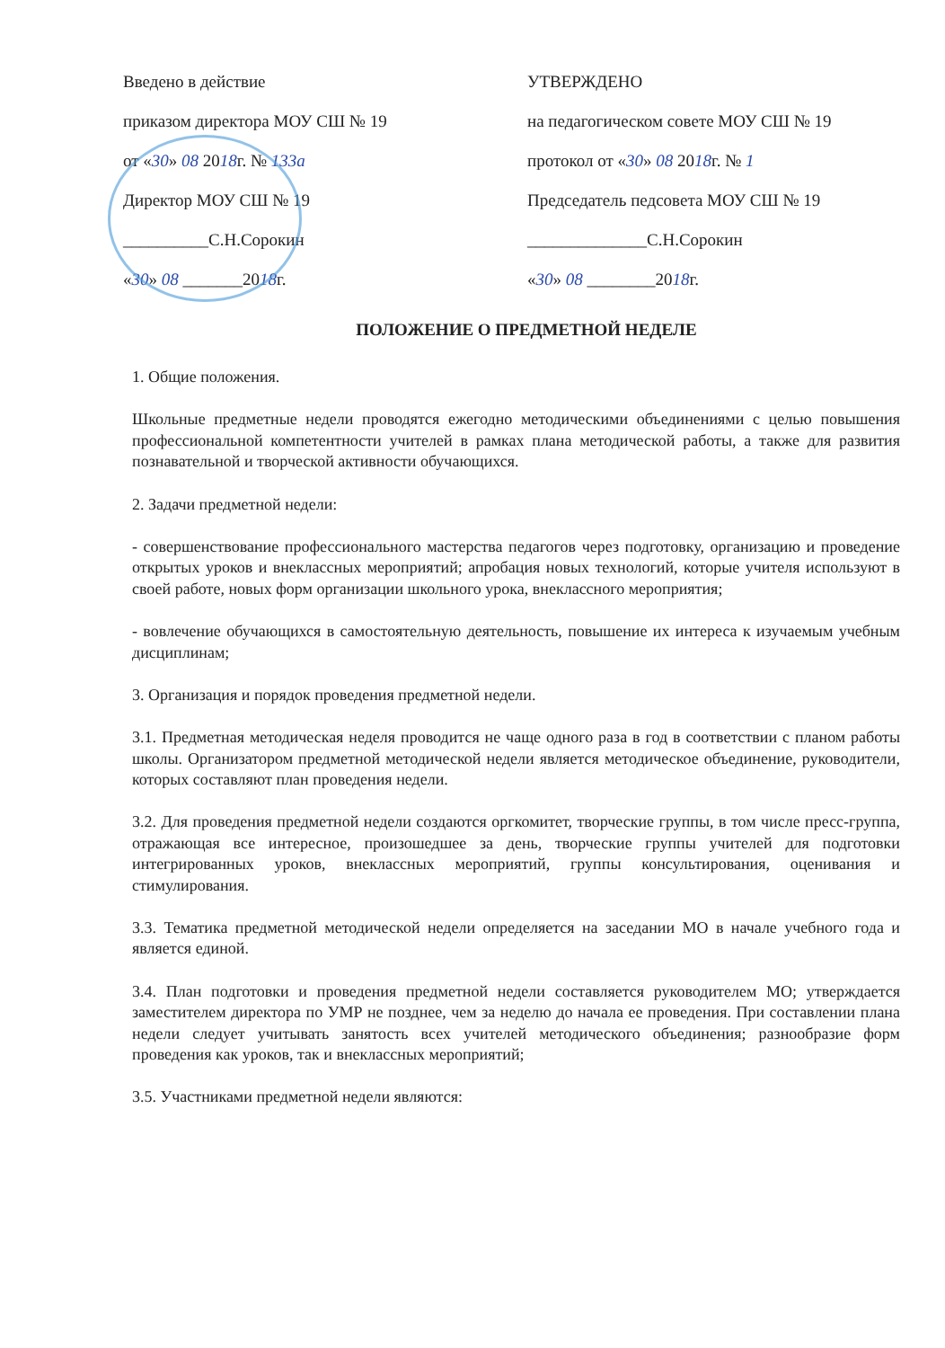Введено в действие
приказом директора МОУ СШ № 19
от «30» 08 2018г. № 133а
Директор МОУ СШ № 19
__________С.Н.Сорокин
«30» 08 _______2018г.
УТВЕРЖДЕНО
на педагогическом совете МОУ СШ № 19
протокол от «30» 08 2018г. № 1
Председатель педсовета МОУ СШ № 19
______________С.Н.Сорокин
«30» 08 ________2018г.
ПОЛОЖЕНИЕ О ПРЕДМЕТНОЙ НЕДЕЛЕ
1. Общие положения.
Школьные предметные недели проводятся ежегодно методическими объединениями с целью повышения профессиональной компетентности учителей в рамках плана методической работы, а также для развития познавательной и творческой активности обучающихся.
2. Задачи предметной недели:
- совершенствование профессионального мастерства педагогов через подготовку, организацию и проведение открытых уроков и внеклассных мероприятий; апробация новых технологий, которые учителя используют в своей работе, новых форм организации школьного урока, внеклассного мероприятия;
- вовлечение обучающихся в самостоятельную деятельность, повышение их интереса к изучаемым учебным дисциплинам;
3. Организация и порядок проведения предметной недели.
3.1. Предметная методическая неделя проводится не чаще одного раза в год в соответствии с планом работы школы. Организатором предметной методической недели является методическое объединение, руководители, которых составляют план проведения недели.
3.2. Для проведения предметной недели создаются оргкомитет, творческие группы, в том числе пресс-группа, отражающая все интересное, произошедшее за день, творческие группы учителей для подготовки интегрированных уроков, внеклассных мероприятий, группы консультирования, оценивания и стимулирования.
3.3. Тематика предметной методической недели определяется на заседании МО в начале учебного года и является единой.
3.4. План подготовки и проведения предметной недели составляется руководителем МО; утверждается заместителем директора по УМР не позднее, чем за неделю до начала ее проведения. При составлении плана недели следует учитывать занятость всех учителей методического объединения; разнообразие форм проведения как уроков, так и внеклассных мероприятий;
3.5. Участниками предметной недели являются: